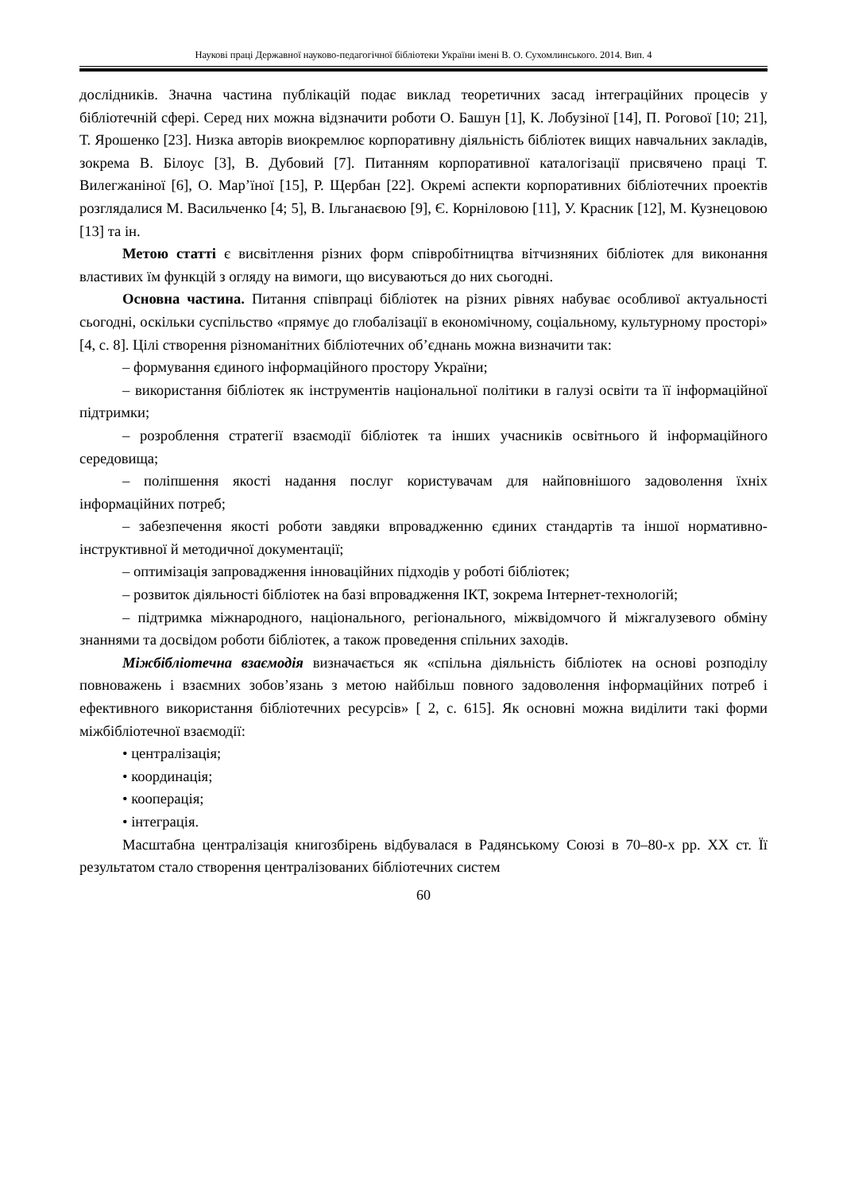Наукові праці Державної науково-педагогічної бібліотеки України імені В. О. Сухомлинського. 2014. Вип. 4
дослідників. Значна частина публікацій подає виклад теоретичних засад інтеграційних процесів у бібліотечній сфері. Серед них можна відзначити роботи О. Башун [1], К. Лобузіної [14], П. Рогової [10; 21], Т. Ярошенко [23]. Низка авторів виокремлює корпоративну діяльність бібліотек вищих навчальних закладів, зокрема В. Білоус [3], В. Дубовий [7]. Питанням корпоративної каталогізації присвячено праці Т. Вилегжаніної [6], О. Мар’їної [15], Р. Щербан [22]. Окремі аспекти корпоративних бібліотечних проектів розглядалися М. Васильченко [4; 5], В. Ільганаєвою [9], Є. Корніловою [11], У. Красник [12], М. Кузнецовою [13] та ін.
Метою статті є висвітлення різних форм співробітництва вітчизняних бібліотек для виконання властивих їм функцій з огляду на вимоги, що висуваються до них сьогодні.
Основна частина. Питання співпраці бібліотек на різних рівнях набуває особливої актуальності сьогодні, оскільки суспільство «прямує до глобалізації в економічному, соціальному, культурному просторі» [4, с. 8]. Цілі створення різноманітних бібліотечних об’єднань можна визначити так:
– формування єдиного інформаційного простору України;
– використання бібліотек як інструментів національної політики в галузі освіти та її інформаційної підтримки;
– розроблення стратегії взаємодії бібліотек та інших учасників освітнього й інформаційного середовища;
– поліпшення якості надання послуг користувачам для найповнішого задоволення їхніх інформаційних потреб;
– забезпечення якості роботи завдяки впровадженню єдиних стандартів та іншої нормативно-інструктивної й методичної документації;
– оптимізація запровадження інноваційних підходів у роботі бібліотек;
– розвиток діяльності бібліотек на базі впровадження ІКТ, зокрема Інтернет-технологій;
– підтримка міжнародного, національного, регіонального, міжвідомчого й міжгалузевого обміну знаннями та досвідом роботи бібліотек, а також проведення спільних заходів.
Міжбібліотечна взаємодія визначається як «спільна діяльність бібліотек на основі розподілу повноважень і взаємних зобов’язань з метою найбільш повного задоволення інформаційних потреб і ефективного використання бібліотечних ресурсів» [ 2, с. 615]. Як основні можна виділити такі форми міжбібліотечної взаємодії:
• централізація;
• координація;
• кооперація;
• інтеграція.
Масштабна централізація книгозбірень відбувалася в Радянському Союзі в 70–80-х рр. ХХ ст. Її результатом стало створення централізованих бібліотечних систем
60